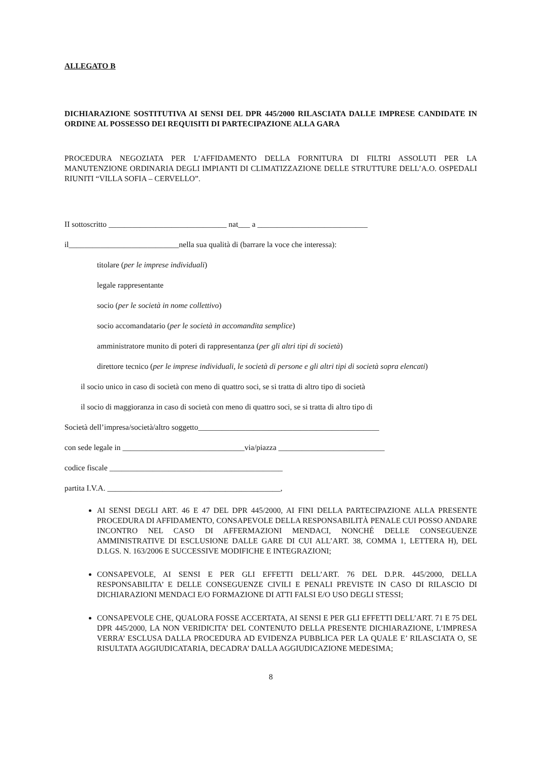ALLEGATO B
DICHIARAZIONE SOSTITUTIVA AI SENSI DEL DPR 445/2000 RILASCIATA DALLE IMPRESE CANDIDATE IN ORDINE AL POSSESSO DEI REQUISITI DI PARTECIPAZIONE ALLA GARA
PROCEDURA NEGOZIATA PER L’AFFIDAMENTO DELLA FORNITURA DI FILTRI ASSOLUTI PER LA MANUTENZIONE ORDINARIA DEGLI IMPIANTI DI CLIMATIZZAZIONE DELLE STRUTTURE DELL’A.O. OSPEDALI RIUNITI “VILLA SOFIA – CERVELLO”.
II sottoscritto ______________________________ nat___ a ____________________________
il____________________________nella sua qualità di (barrare la voce che interessa):
titolare (per le imprese individuali)
legale rappresentante
socio (per le società in nome collettivo)
socio accomandatario (per le società in accomandita semplice)
amministratore munito di poteri di rappresentanza (per gli altri tipi di società)
direttore tecnico (per le imprese individuali, le società di persone e gli altri tipi di società sopra elencati)
il socio unico in caso di società con meno di quattro soci, se si tratta di altro tipo di società
il socio di maggioranza in caso di società con meno di quattro soci, se si tratta di altro tipo di
Società dell’impresa/società/altro soggetto______________________________________________
con sede legale in _______________________________via/piazza ___________________________
codice fiscale ____________________________________________
partita I.V.A. ____________________________________________,
AI SENSI DEGLI ART. 46 E 47 DEL DPR 445/2000, AI FINI DELLA PARTECIPAZIONE ALLA PRESENTE PROCEDURA DI AFFIDAMENTO, CONSAPEVOLE DELLA RESPONSABILITÀ PENALE CUI POSSO ANDARE INCONTRO NEL CASO DI AFFERMAZIONI MENDACI, NONCHÉ DELLE CONSEGUENZE AMMINISTRATIVE DI ESCLUSIONE DALLE GARE DI CUI ALL’ART. 38, COMMA 1, LETTERA H), DEL D.LGS. N. 163/2006 E SUCCESSIVE MODIFICHE E INTEGRAZIONI;
CONSAPEVOLE, AI SENSI E PER GLI EFFETTI DELL’ART. 76 DEL D.P.R. 445/2000, DELLA RESPONSABILITA’ E DELLE CONSEGUENZE CIVILI E PENALI PREVISTE IN CASO DI RILASCIO DI DICHIARAZIONI MENDACI E/O FORMAZIONE DI ATTI FALSI E/O USO DEGLI STESSI;
CONSAPEVOLE CHE, QUALORA FOSSE ACCERTATA, AI SENSI E PER GLI EFFETTI DELL’ART. 71 E 75 DEL DPR 445/2000, LA NON VERIDICITA’ DEL CONTENUTO DELLA PRESENTE DICHIARAZIONE, L’IMPRESA VERRA’ ESCLUSA DALLA PROCEDURA AD EVIDENZA PUBBLICA PER LA QUALE E’ RILASCIATA O, SE RISULTATA AGGIUDICATARIA, DECADRA’ DALLA AGGIUDICAZIONE MEDESIMA;
8